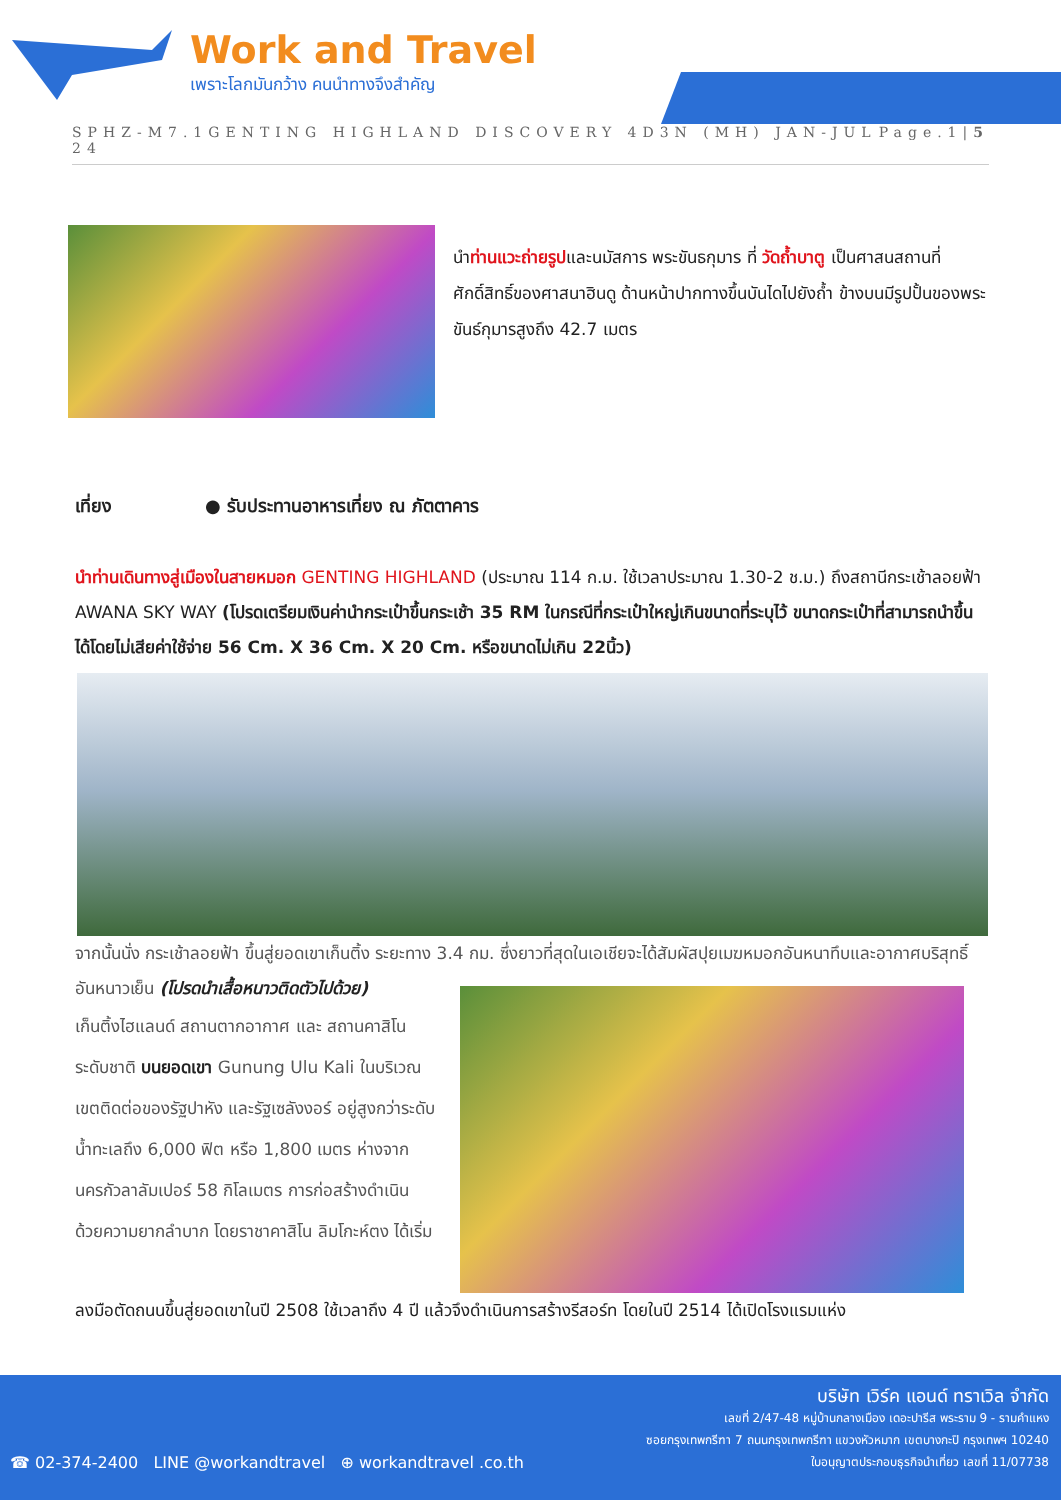Work and Travel
เพราะโลกมันกว้าง คนนำทางจึงสำคัญ
SPHZ-M7.1GENTING HIGHLAND DISCOVERY 4D3N (MH) JAN-JUL 24 Page.1|5
นำท่านแวะถ่ายรูปและนมัสการ พระขันธกุมาร ที่ วัดถ้ำบาตู เป็นศาสนสถานที่ศักดิ์สิทธิ์ของศาสนาฮินดู ด้านหน้าปากทางขึ้นบันไดไปยังถ้ำ ข้างบนมีรูปปั้นของพระขันธ์กุมารสูงถึง 42.7 เมตร
เที่ยง ● รับประทานอาหารเที่ยง ณ ภัตตาคาร
นำท่านเดินทางสู่เมืองในสายหมอก GENTING HIGHLAND (ประมาณ 114 ก.ม. ใช้เวลาประมาณ 1.30-2 ช.ม.) ถึงสถานีกระเช้าลอยฟ้า AWANA SKY WAY (โปรดเตรียมเงินค่านำกระเป๋าขึ้นกระเช้า 35 RM ในกรณีที่กระเป๋าใหญ่เกินขนาดที่ระบุไว้ ขนาดกระเป๋าที่สามารถนำขึ้นได้โดยไม่เสียค่าใช้จ่าย 56 Cm. X 36 Cm. X 20 Cm. หรือขนาดไม่เกิน 22นิ้ว)
จากนั้นนั่ง กระเช้าลอยฟ้า ขึ้นสู่ยอดเขาเก็นติ้ง ระยะทาง 3.4 กม. ซึ่งยาวที่สุดในเอเชียจะได้สัมผัสปุยเมฆหมอกอันหนาทึบและอากาศบริสุทธิ์อันหนาวเย็น (โปรดนำเสื้อหนาวติดตัวไปด้วย)
เก็นติ้งไฮแลนด์ สถานตากอากาศ และ สถานคาสิโนระดับชาติ บนยอดเขา Gunung Ulu Kali ในบริเวณเขตติดต่อของรัฐปาหัง และรัฐเซลังงอร์ อยู่สูงกว่าระดับน้ำทะเลถึง 6,000 ฟิต หรือ 1,800 เมตร ห่างจากนครกัวลาลัมเปอร์ 58 กิโลเมตร การก่อสร้างดำเนินด้วยความยากลำบาก โดยราชาคาสิโน ลิมโกะห์ตง ได้เริ่ม
ลงมือตัดถนนขึ้นสู่ยอดเขาในปี 2508 ใช้เวลาถึง 4 ปี แล้วจึงดำเนินการสร้างรีสอร์ท โดยในปี 2514 ได้เปิดโรงแรมแห่ง
☎ 02-374-2400 LINE @workandtravel ⊕ workandtravel .co.th
บริษัท เวิร์ค แอนด์ ทราเวิล จำกัด
เลขที่ 2/47-48 หมู่บ้านกลางเมือง เดอะปารีส พระราม 9 - รามคำแหง
ซอยกรุงเทพกรีฑา 7 ถนนกรุงเทพกรีฑา แขวงหัวหมาก เขตบางกะปิ กรุงเทพฯ 10240
ใบอนุญาตประกอบธุรกิจนำเที่ยว เลขที่ 11/07738